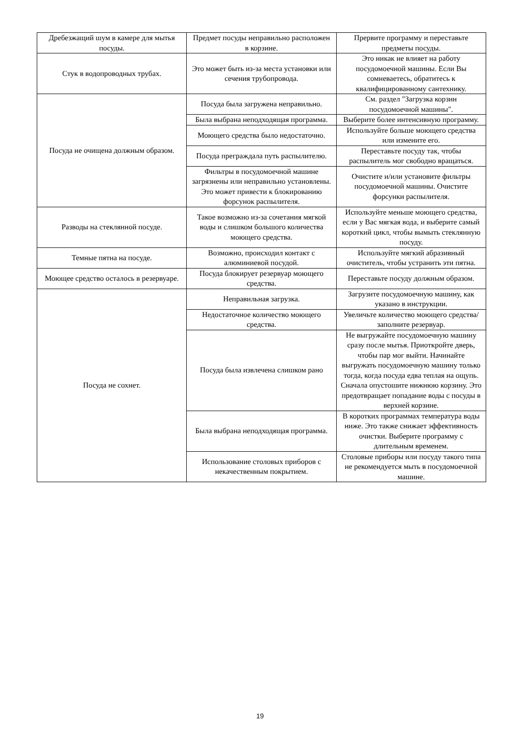| Дребезжащий шум в камере для мытья посуды. | Предмет посуды неправильно расположен в корзине. | Прервите программу и переставьте предметы посуды. |
| Стук в водопроводных трубах. | Это может быть из-за места установки или сечения трубопровода. | Это никак не влияет на работу посудомоечной машины. Если Вы сомневаетесь, обратитесь к квалифицированному сантехнику. |
| Посуда не очищена должным образом. | Посуда была загружена неправильно. | См. раздел "Загрузка корзин посудомоечной машины". |
| | Была выбрана неподходящая программа. | Выберите более интенсивную программу. |
| | Моющего средства было недостаточно. | Используйте больше моющего средства или измените его. |
| | Посуда преграждала путь распылителю. | Переставьте посуду так, чтобы распылитель мог свободно вращаться. |
| | Фильтры в посудомоечной машине загрязнены или неправильно установлены. Это может привести к блокированию форсунок распылителя. | Очистите и/или установите фильтры посудомоечной машины. Очистите форсунки распылителя. |
| Разводы на стеклянной посуде. | Такое возможно из-за сочетания мягкой воды и слишком большого количества моющего средства. | Используйте меньше моющего средства, если у Вас мягкая вода, и выберите самый короткий цикл, чтобы вымыть стеклянную посуду. |
| Темные пятна на посуде. | Возможно, происходил контакт с алюминиевой посудой. | Используйте мягкий абразивный очиститель, чтобы устранить эти пятна. |
| Моющее средство осталось в резервуаре. | Посуда блокирует резервуар моющего средства. | Переставьте посуду должным образом. |
| Посуда не сохнет. | Неправильная загрузка. | Загрузите посудомоечную машину, как указано в инструкции. |
| | Недостаточное количество моющего средства. | Увеличьте количество моющего средства/заполните резервуар. |
| | Посуда была извлечена слишком рано | Не выгружайте посудомоечную машину сразу после мытья. Приоткройте дверь, чтобы пар мог выйти. Начинайте выгружать посудомоечную машину только тогда, когда посуда едва теплая на ощупь. Сначала опустошите нижнюю корзину. Это предотвращает попадание воды с посуды в верхней корзине. |
| | Была выбрана неподходящая программа. | В коротких программах температура воды ниже. Это также снижает эффективность очистки. Выберите программу с длительным временем. |
| | Использование столовых приборов с некачественным покрытием. | Столовые приборы или посуду такого типа не рекомендуется мыть в посудомоечной машине. |
19